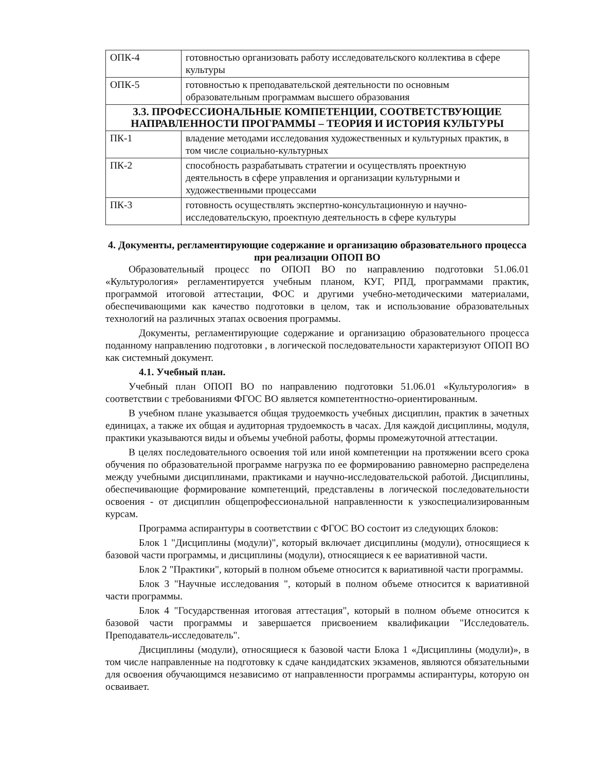| ОПК-4 | готовностью организовать работу исследовательского коллектива в сфере культуры |
| ОПК-5 | готовностью к преподавательской деятельности по основным образовательным программам высшего образования |
| 3.3. ПРОФЕССИОНАЛЬНЫЕ КОМПЕТЕНЦИИ, СООТВЕТСТВУЮЩИЕ НАПРАВЛЕННОСТИ ПРОГРАММЫ – ТЕОРИЯ И ИСТОРИЯ КУЛЬТУРЫ | |
| ПК-1 | владение методами исследования художественных и культурных практик, в том числе социально-культурных |
| ПК-2 | способность разрабатывать стратегии и осуществлять проектную деятельность в сфере управления и организации культурными и художественными процессами |
| ПК-3 | готовность осуществлять экспертно-консультационную и научно-исследовательскую, проектную деятельность в сфере культуры |
4. Документы, регламентирующие содержание и организацию образовательного процесса при реализации ОПОП ВО
Образовательный процесс по ОПОП ВО по направлению подготовки 51.06.01 «Культурология» регламентируется учебным планом, КУГ, РПД, программами практик, программой итоговой аттестации, ФОС и другими учебно-методическими материалами, обеспечивающими как качество подготовки в целом, так и использование образовательных технологий на различных этапах освоения программы.
Документы, регламентирующие содержание и организацию образовательного процесса поданному направлению подготовки , в логической последовательности характеризуют ОПОП ВО как системный документ.
4.1. Учебный план.
Учебный план ОПОП ВО по направлению подготовки 51.06.01 «Культурология» в соответствии с требованиями ФГОС ВО является компетентностно-ориентированным.
В учебном плане указывается общая трудоемкость учебных дисциплин, практик в зачетных единицах, а также их общая и аудиторная трудоемкость в часах. Для каждой дисциплины, модуля, практики указываются виды и объемы учебной работы, формы промежуточной аттестации.
В целях последовательного освоения той или иной компетенции на протяжении всего срока обучения по образовательной программе нагрузка по ее формированию равномерно распределена между учебными дисциплинами, практиками и научно-исследовательской работой. Дисциплины, обеспечивающие формирование компетенций, представлены в логической последовательности освоения - от дисциплин общепрофессиональной направленности к узкоспециализированным курсам.
Программа аспирантуры в соответствии с ФГОС ВО состоит из следующих блоков:
Блок 1 "Дисциплины (модули)", который включает дисциплины (модули), относящиеся к базовой части программы, и дисциплины (модули), относящиеся к ее вариативной части.
Блок 2 "Практики", который в полном объеме относится к вариативной части программы.
Блок 3 "Научные исследования ", который в полном объеме относится к вариативной части программы.
Блок 4 "Государственная итоговая аттестация", который в полном объеме относится к базовой части программы и завершается присвоением квалификации "Исследователь. Преподаватель-исследователь".
Дисциплины (модули), относящиеся к базовой части Блока 1 «Дисциплины (модули)», в том числе направленные на подготовку к сдаче кандидатских экзаменов, являются обязательными для освоения обучающимся независимо от направленности программы аспирантуры, которую он осваивает.